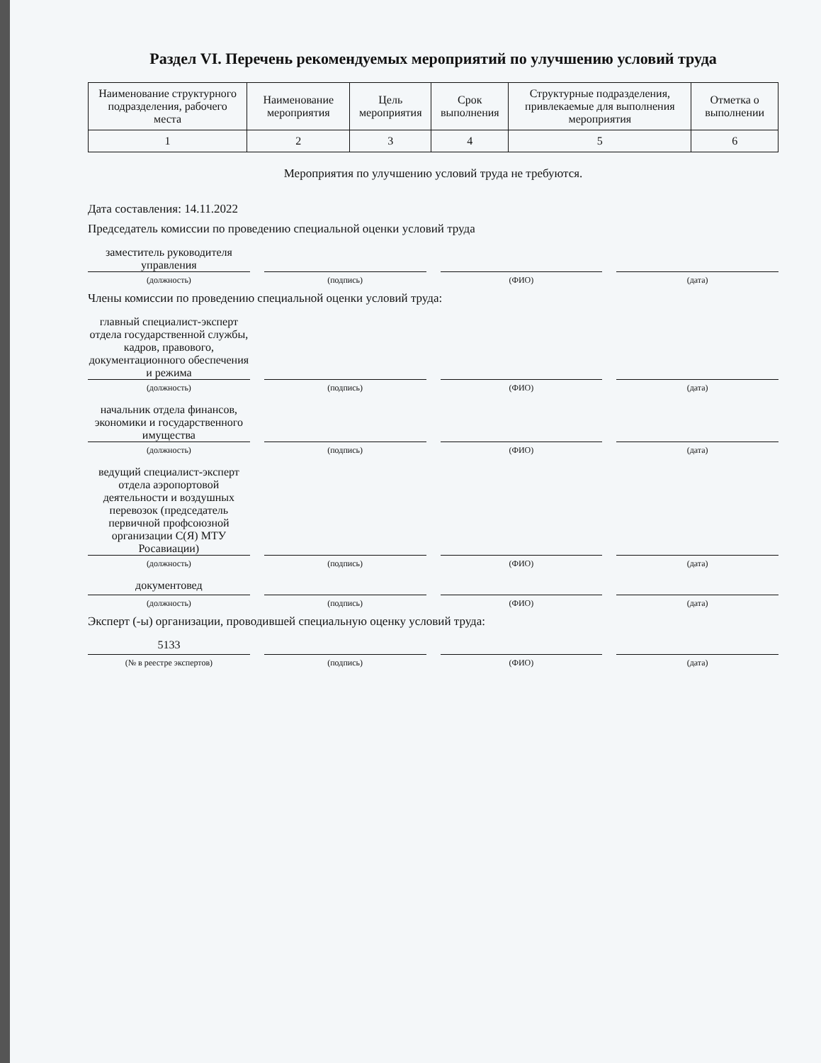Раздел VI. Перечень рекомендуемых мероприятий по улучшению условий труда
| Наименование структурного подразделения, рабочего места | Наименование мероприятия | Цель мероприятия | Срок выполнения | Структурные подразделения, привлекаемые для выполнения мероприятия | Отметка о выполнении |
| --- | --- | --- | --- | --- | --- |
| 1 | 2 | 3 | 4 | 5 | 6 |
Мероприятия по улучшению условий труда не требуются.
Дата составления: 14.11.2022
Председатель комиссии по проведению специальной оценки условий труда
заместитель руководителя управления
(должность) (подпись) (ФИО) (дата)
Члены комиссии по проведению специальной оценки условий труда:
главный специалист-эксперт отдела государственной службы, кадров, правового, документационного обеспечения и режима
(должность) (подпись) (ФИО) (дата)
начальник отдела финансов, экономики и государственного имущества
(должность) (подпись) (ФИО) (дата)
ведущий специалист-эксперт отдела аэропортовой деятельности и воздушных перевозок (председатель первичной профсоюзной организации С(Я) МТУ Росавиации)
(должность) (подпись) (ФИО) (дата)
документовед
(должность) (подпись) (ФИО) (дата)
Эксперт (-ы) организации, проводившей специальную оценку условий труда:
5133
(№ в реестре экспертов) (подпись) (ФИО) (дата)